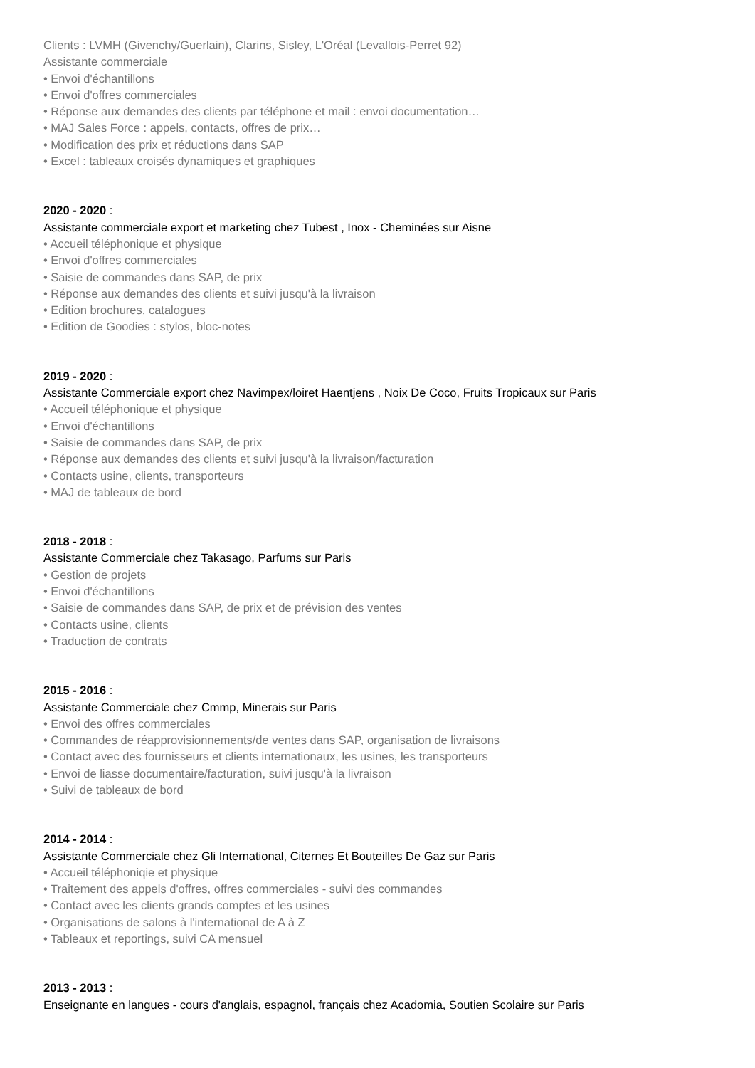Clients : LVMH (Givenchy/Guerlain), Clarins, Sisley, L'Oréal (Levallois-Perret 92)
Assistante commerciale
• Envoi d'échantillons
• Envoi d'offres commerciales
• Réponse aux demandes des clients par téléphone et mail : envoi documentation…
• MAJ Sales Force : appels, contacts, offres de prix…
• Modification des prix et réductions dans SAP
• Excel : tableaux croisés dynamiques et graphiques
2020 - 2020 :
Assistante commerciale export et marketing chez Tubest , Inox - Cheminées sur Aisne
• Accueil téléphonique et physique
• Envoi d'offres commerciales
• Saisie de commandes dans SAP, de prix
• Réponse aux demandes des clients et suivi jusqu'à la livraison
• Edition brochures, catalogues
• Edition de Goodies : stylos, bloc-notes
2019 - 2020 :
Assistante Commerciale export chez Navimpex/loiret Haentjens , Noix De Coco, Fruits Tropicaux sur Paris
• Accueil téléphonique et physique
• Envoi d'échantillons
• Saisie de commandes dans SAP, de prix
• Réponse aux demandes des clients et suivi jusqu'à la livraison/facturation
• Contacts usine, clients, transporteurs
• MAJ de tableaux de bord
2018 - 2018 :
Assistante Commerciale chez Takasago, Parfums sur Paris
• Gestion de projets
• Envoi d'échantillons
• Saisie de commandes dans SAP, de prix et de prévision des ventes
• Contacts usine, clients
• Traduction de contrats
2015 - 2016 :
Assistante Commerciale chez Cmmp, Minerais sur Paris
• Envoi des offres commerciales
• Commandes de réapprovisionnements/de ventes dans SAP, organisation de livraisons
• Contact avec des fournisseurs et clients internationaux, les usines, les transporteurs
• Envoi de liasse documentaire/facturation, suivi jusqu'à la livraison
• Suivi de tableaux de bord
2014 - 2014 :
Assistante Commerciale chez Gli International, Citernes Et Bouteilles De Gaz sur Paris
• Accueil téléphoniqie et physique
• Traitement des appels d'offres, offres commerciales - suivi des commandes
• Contact avec les clients grands comptes et les usines
• Organisations de salons à l'international de A à Z
• Tableaux et reportings, suivi CA mensuel
2013 - 2013 :
Enseignante en langues - cours d'anglais, espagnol, français chez Acadomia, Soutien Scolaire sur Paris